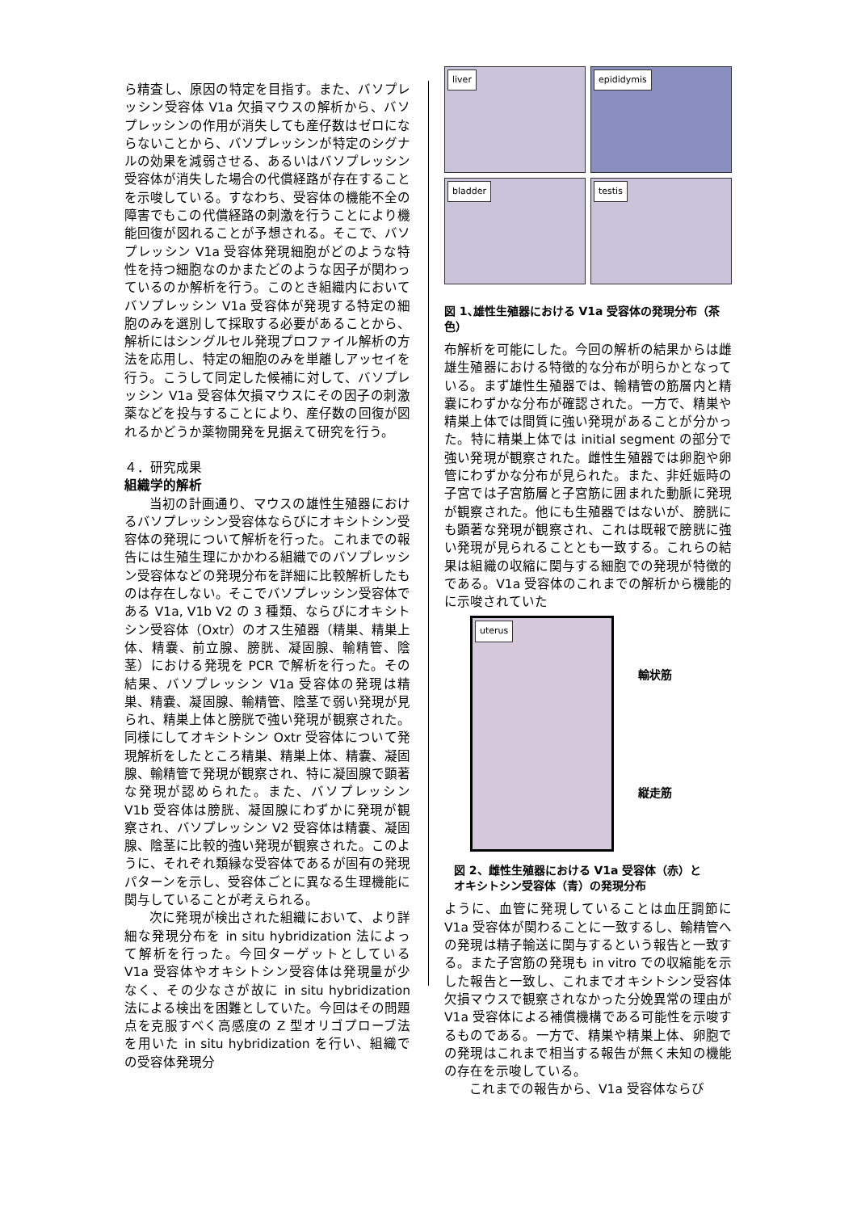ら精査し、原因の特定を目指す。また、バソプレッシン受容体 V1a 欠損マウスの解析から、バソプレッシンの作用が消失しても産仔数はゼロにならないことから、バソプレッシンが特定のシグナルの効果を減弱させる、あるいはバソプレッシン受容体が消失した場合の代償経路が存在することを示唆している。すなわち、受容体の機能不全の障害でもこの代償経路の刺激を行うことにより機能回復が図れることが予想される。そこで、バソプレッシン V1a 受容体発現細胞がどのような特性を持つ細胞なのかまたどのような因子が関わっているのか解析を行う。このとき組織内においてバソプレッシン V1a 受容体が発現する特定の細胞のみを選別して採取する必要があることから、解析にはシングルセル発現プロファイル解析の方法を応用し、特定の細胞のみを単離しアッセイを行う。こうして同定した候補に対して、バソプレッシン V1a 受容体欠損マウスにその因子の刺激薬などを投与することにより、産仔数の回復が図れるかどうか薬物開発を見据えて研究を行う。
４．研究成果
組織学的解析
当初の計画通り、マウスの雄性生殖器におけるバソプレッシン受容体ならびにオキシトシン受容体の発現について解析を行った。これまでの報告には生殖生理にかかわる組織でのバソプレッシン受容体などの発現分布を詳細に比較解析したものは存在しない。そこでバソプレッシン受容体である V1a, V1b V2 の 3 種類、ならびにオキシトシン受容体（Oxtr）のオス生殖器（精巣、精巣上体、精嚢、前立腺、膀胱、凝固腺、輸精管、陰茎）における発現を PCR で解析を行った。その結果、バソプレッシン V1a 受容体の発現は精巣、精嚢、凝固腺、輸精管、陰茎で弱い発現が見られ、精巣上体と膀胱で強い発現が観察された。同様にしてオキシトシン Oxtr 受容体について発現解析をしたところ精巣、精巣上体、精嚢、凝固腺、輸精管で発現が観察され、特に凝固腺で顕著な発現が認められた。また、バソプレッシン V1b 受容体は膀胱、凝固腺にわずかに発現が観察され、バソプレッシン V2 受容体は精嚢、凝固腺、陰茎に比較的強い発現が観察された。このように、それぞれ類縁な受容体であるが固有の発現パターンを示し、受容体ごとに異なる生理機能に関与していることが考えられる。
次に発現が検出された組織において、より詳細な発現分布を in situ hybridization 法によって解析を行った。今回ターゲットとしている V1a 受容体やオキシトシン受容体は発現量が少なく、その少なさが故に in situ hybridization 法による検出を困難としていた。今回はその問題点を克服すべく高感度の Z 型オリゴプローブ法を用いた in situ hybridization を行い、組織での受容体発現分
liver
epididymis
bladder
testis
図 1､雄性生殖器における V1a 受容体の発現分布（茶色）
布解析を可能にした。今回の解析の結果からは雌雄生殖器における特徴的な分布が明らかとなっている。まず雄性生殖器では、輸精管の筋層内と精嚢にわずかな分布が確認された。一方で、精巣や精巣上体では間質に強い発現があることが分かった。特に精巣上体では initial segment の部分で強い発現が観察された。雌性生殖器では卵胞や卵管にわずかな分布が見られた。また、非妊娠時の子宮では子宮筋層と子宮筋に囲まれた動脈に発現が観察された。他にも生殖器ではないが、膀胱にも顕著な発現が観察され、これは既報で膀胱に強い発現が見られることとも一致する。これらの結果は組織の収縮に関与する細胞での発現が特徴的である。V1a 受容体のこれまでの解析から機能的に示唆されていた
uterus
輸状筋
縦走筋
図 2、雌性生殖器における V1a 受容体（赤）と
オキシトシン受容体（青）の発現分布
ように、血管に発現していることは血圧調節に V1a 受容体が関わることに一致するし、輸精管への発現は精子輸送に関与するという報告と一致する。また子宮筋の発現も in vitro での収縮能を示した報告と一致し、これまでオキシトシン受容体欠損マウスで観察されなかった分娩異常の理由が V1a 受容体による補償機構である可能性を示唆するものである。一方で、精巣や精巣上体、卵胞での発現はこれまで相当する報告が無く未知の機能の存在を示唆している。
これまでの報告から、V1a 受容体ならび